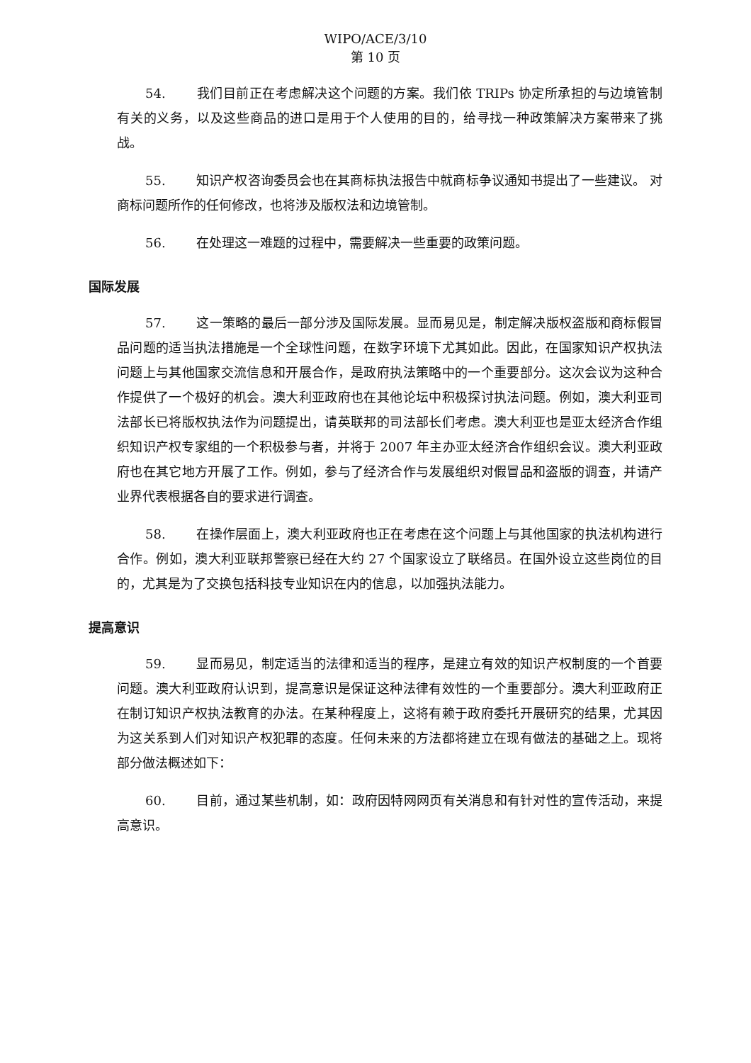WIPO/ACE/3/10
第 10 页
54. 我们目前正在考虑解决这个问题的方案。我们依 TRIPs 协定所承担的与边境管制有关的义务，以及这些商品的进口是用于个人使用的目的，给寻找一种政策解决方案带来了挑战。
55. 知识产权咨询委员会也在其商标执法报告中就商标争议通知书提出了一些建议。 对商标问题所作的任何修改，也将涉及版权法和边境管制。
56. 在处理这一难题的过程中，需要解决一些重要的政策问题。
国际发展
57. 这一策略的最后一部分涉及国际发展。显而易见是，制定解决版权盗版和商标假冒品问题的适当执法措施是一个全球性问题，在数字环境下尤其如此。因此，在国家知识产权执法问题上与其他国家交流信息和开展合作，是政府执法策略中的一个重要部分。这次会议为这种合作提供了一个极好的机会。澳大利亚政府也在其他论坛中积极探讨执法问题。例如，澳大利亚司法部长已将版权执法作为问题提出，请英联邦的司法部长们考虑。澳大利亚也是亚太经济合作组织知识产权专家组的一个积极参与者，并将于 2007 年主办亚太经济合作组织会议。澳大利亚政府也在其它地方开展了工作。例如，参与了经济合作与发展组织对假冒品和盗版的调查，并请产业界代表根据各自的要求进行调查。
58. 在操作层面上，澳大利亚政府也正在考虑在这个问题上与其他国家的执法机构进行合作。例如，澳大利亚联邦警察已经在大约 27 个国家设立了联络员。在国外设立这些岗位的目的，尤其是为了交换包括科技专业知识在内的信息，以加强执法能力。
提高意识
59. 显而易见，制定适当的法律和适当的程序，是建立有效的知识产权制度的一个首要问题。澳大利亚政府认识到，提高意识是保证这种法律有效性的一个重要部分。澳大利亚政府正在制订知识产权执法教育的办法。在某种程度上，这将有赖于政府委托开展研究的结果，尤其因为这关系到人们对知识产权犯罪的态度。任何未来的方法都将建立在现有做法的基础之上。现将部分做法概述如下：
60. 目前，通过某些机制，如：政府因特网网页有关消息和有针对性的宣传活动，来提高意识。